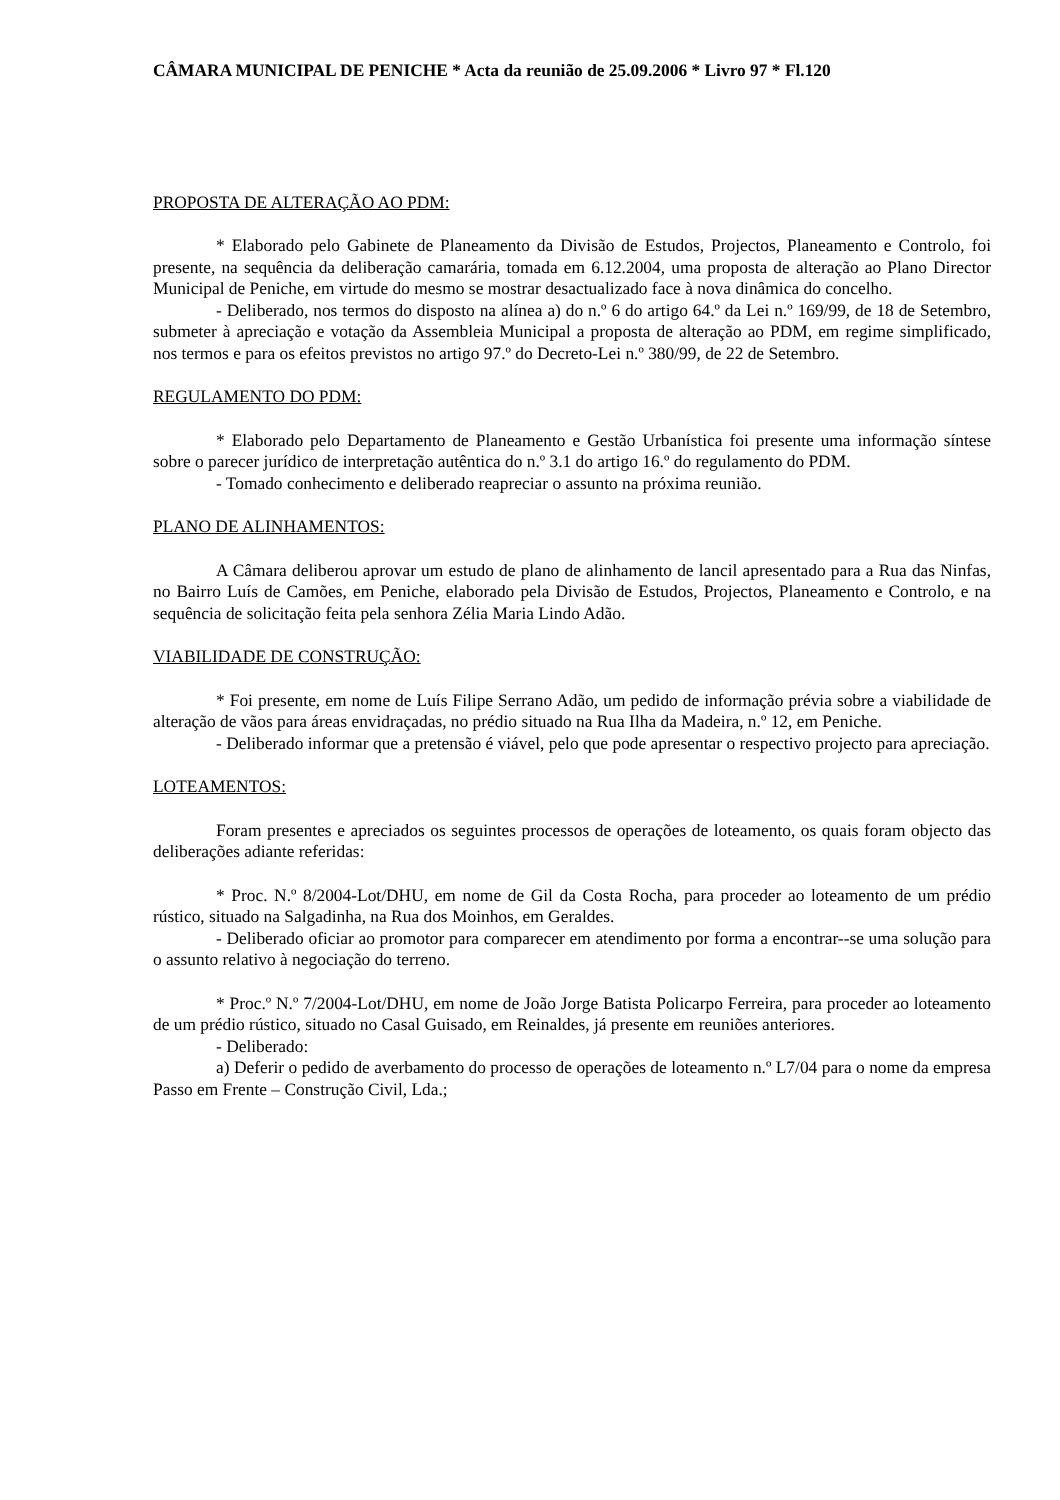CÂMARA MUNICIPAL DE PENICHE * Acta da reunião de 25.09.2006 * Livro 97 * Fl.120
PROPOSTA DE ALTERAÇÃO AO PDM:
* Elaborado pelo Gabinete de Planeamento da Divisão de Estudos, Projectos, Planeamento e Controlo, foi presente, na sequência da deliberação camarária, tomada em 6.12.2004, uma proposta de alteração ao Plano Director Municipal de Peniche, em virtude do mesmo se mostrar desactualizado face à nova dinâmica do concelho.
- Deliberado, nos termos do disposto na alínea a) do n.º 6 do artigo 64.º da Lei n.º 169/99, de 18 de Setembro, submeter à apreciação e votação da Assembleia Municipal a proposta de alteração ao PDM, em regime simplificado, nos termos e para os efeitos previstos no artigo 97.º do Decreto-Lei n.º 380/99, de 22 de Setembro.
REGULAMENTO DO PDM:
* Elaborado pelo Departamento de Planeamento e Gestão Urbanística foi presente uma informação síntese sobre o parecer jurídico de interpretação autêntica do n.º 3.1 do artigo 16.º do regulamento do PDM.
- Tomado conhecimento e deliberado reapreciar o assunto na próxima reunião.
PLANO DE ALINHAMENTOS:
A Câmara deliberou aprovar um estudo de plano de alinhamento de lancil apresentado para a Rua das Ninfas, no Bairro Luís de Camões, em Peniche, elaborado pela Divisão de Estudos, Projectos, Planeamento e Controlo, e na sequência de solicitação feita pela senhora Zélia Maria Lindo Adão.
VIABILIDADE DE CONSTRUÇÃO:
* Foi presente, em nome de Luís Filipe Serrano Adão, um pedido de informação prévia sobre a viabilidade de alteração de vãos para áreas envidraçadas, no prédio situado na Rua Ilha da Madeira, n.º 12, em Peniche.
- Deliberado informar que a pretensão é viável, pelo que pode apresentar o respectivo projecto para apreciação.
LOTEAMENTOS:
Foram presentes e apreciados os seguintes processos de operações de loteamento, os quais foram objecto das deliberações adiante referidas:
* Proc. N.º 8/2004-Lot/DHU, em nome de Gil da Costa Rocha, para proceder ao loteamento de um prédio rústico, situado na Salgadinha, na Rua dos Moinhos, em Geraldes.
- Deliberado oficiar ao promotor para comparecer em atendimento por forma a encontrar--se uma solução para o assunto relativo à negociação do terreno.
* Proc.º N.º 7/2004-Lot/DHU, em nome de João Jorge Batista Policarpo Ferreira, para proceder ao loteamento de um prédio rústico, situado no Casal Guisado, em Reinaldes, já presente em reuniões anteriores.
- Deliberado:
a) Deferir o pedido de averbamento do processo de operações de loteamento n.º L7/04 para o nome da empresa Passo em Frente – Construção Civil, Lda.;